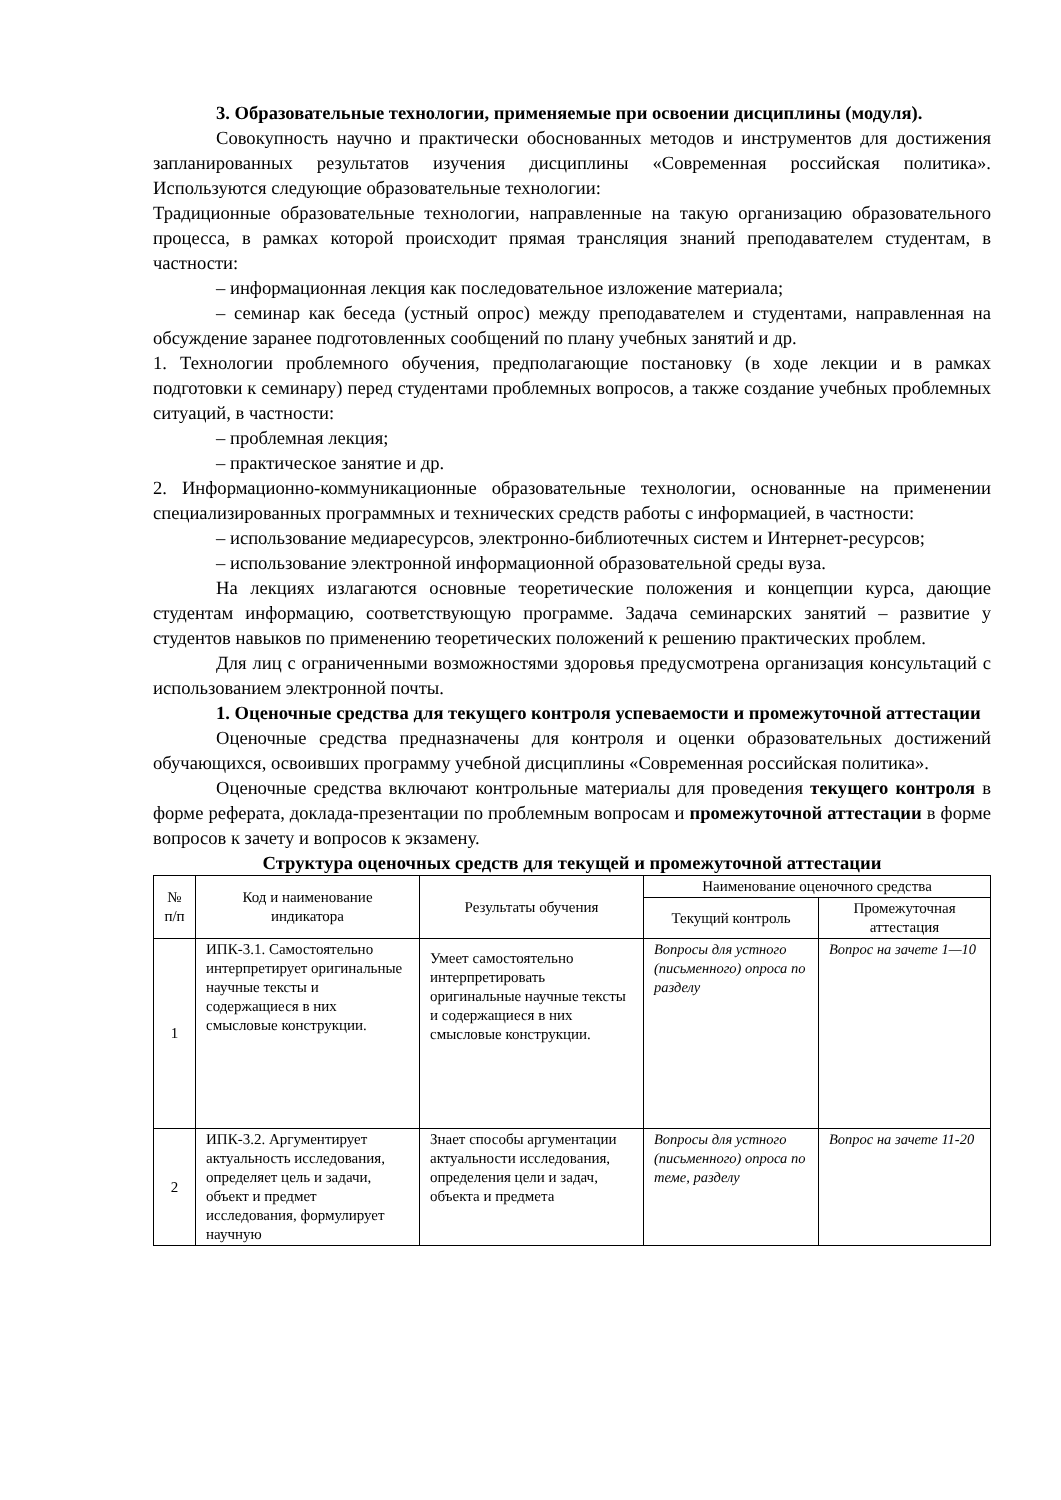3. Образовательные технологии, применяемые при освоении дисциплины (модуля).
Совокупность научно и практически обоснованных методов и инструментов для достижения запланированных результатов изучения дисциплины «Современная российская политика». Используются следующие образовательные технологии:
Традиционные образовательные технологии, направленные на такую организацию образовательного процесса, в рамках которой происходит прямая трансляция знаний преподавателем студентам, в частности:
– информационная лекция как последовательное изложение материала;
– семинар как беседа (устный опрос) между преподавателем и студентами, направленная на обсуждение заранее подготовленных сообщений по плану учебных занятий и др.
1. Технологии проблемного обучения, предполагающие постановку (в ходе лекции и в рамках подготовки к семинару) перед студентами проблемных вопросов, а также создание учебных проблемных ситуаций, в частности:
– проблемная лекция;
– практическое занятие и др.
2. Информационно-коммуникационные образовательные технологии, основанные на применении специализированных программных и технических средств работы с информацией, в частности:
– использование медиаресурсов, электронно-библиотечных систем и Интернет-ресурсов;
– использование электронной информационной образовательной среды вуза.
На лекциях излагаются основные теоретические положения и концепции курса, дающие студентам информацию, соответствующую программе. Задача семинарских занятий – развитие у студентов навыков по применению теоретических положений к решению практических проблем.
Для лиц с ограниченными возможностями здоровья предусмотрена организация консультаций с использованием электронной почты.
1. Оценочные средства для текущего контроля успеваемости и промежуточной аттестации
Оценочные средства предназначены для контроля и оценки образовательных достижений обучающихся, освоивших программу учебной дисциплины «Современная российская политика».
Оценочные средства включают контрольные материалы для проведения текущего контроля в форме реферата, доклада-презентации по проблемным вопросам и промежуточной аттестации в форме вопросов к зачету и вопросов к экзамену.
Структура оценочных средств для текущей и промежуточной аттестации
| № п/п | Код и наименование индикатора | Результаты обучения | Наименование оценочного средства | |
| --- | --- | --- | --- | --- |
| | | | Текущий контроль | Промежуточная аттестация |
| 1 | ИПК-3.1. Самостоятельно интерпретирует оригинальные научные тексты и содержащиеся в них смысловые конструкции. | Умеет самостоятельно интерпретировать оригинальные научные тексты и содержащиеся в них смысловые конструкции. | Вопросы для устного (письменного) опроса по разделу | Вопрос на зачете 1—10 |
| 2 | ИПК-3.2. Аргументирует актуальность исследования, определяет цель и задачи, объект и предмет исследования, формулирует научную | Знает способы аргументации актуальности исследования, определения цели и задач, объекта и предмета | Вопросы для устного (письменного) опроса по теме, разделу | Вопрос на зачете 11-20 |